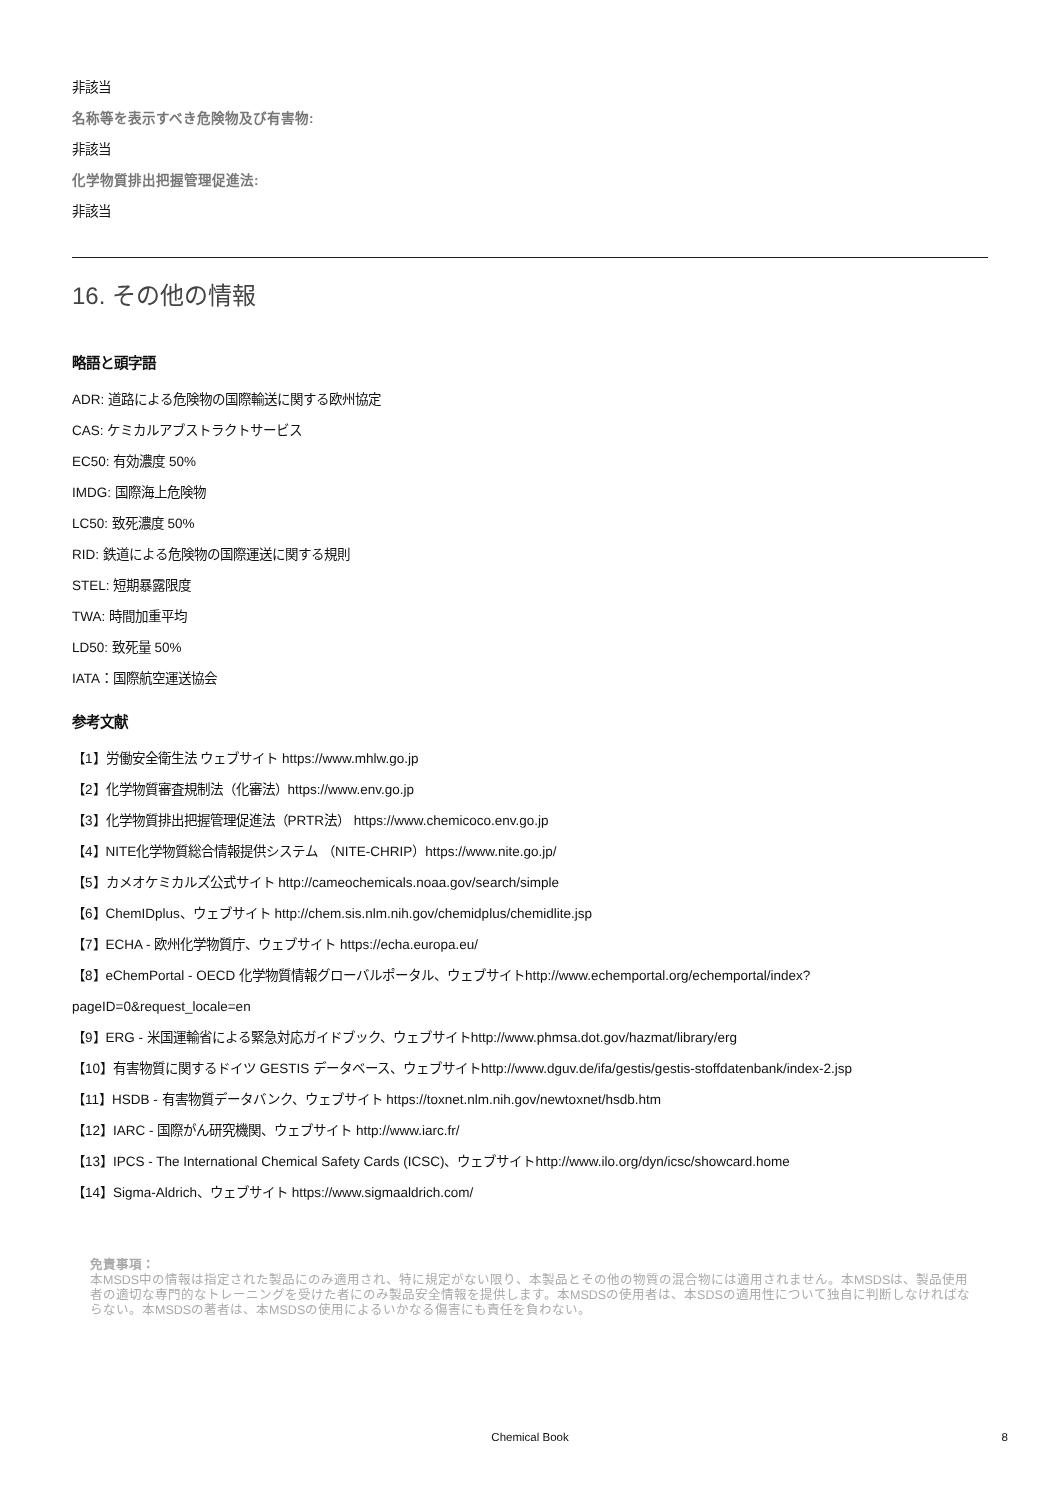非該当
名称等を表示すべき危険物及び有害物:
非該当
化学物質排出把握管理促進法:
非該当
16. その他の情報
略語と頭字語
ADR: 道路による危険物の国際輸送に関する欧州協定
CAS: ケミカルアブストラクトサービス
EC50: 有効濃度 50%
IMDG: 国際海上危険物
LC50: 致死濃度 50%
RID: 鉄道による危険物の国際運送に関する規則
STEL: 短期暴露限度
TWA: 時間加重平均
LD50: 致死量 50%
IATA：国際航空運送協会
参考文献
【1】労働安全衛生法 ウェブサイト https://www.mhlw.go.jp
【2】化学物質審査規制法（化審法）https://www.env.go.jp
【3】化学物質排出把握管理促進法（PRTR法） https://www.chemicoco.env.go.jp
【4】NITE化学物質総合情報提供システム （NITE-CHRIP）https://www.nite.go.jp/
【5】カメオケミカルズ公式サイト http://cameochemicals.noaa.gov/search/simple
【6】ChemIDplus、ウェブサイト http://chem.sis.nlm.nih.gov/chemidplus/chemidlite.jsp
【7】ECHA - 欧州化学物質庁、ウェブサイト https://echa.europa.eu/
【8】eChemPortal - OECD 化学物質情報グローバルポータル、ウェブサイトhttp://www.echemportal.org/echemportal/index?
pageID=0&request_locale=en
【9】ERG - 米国運輸省による緊急対応ガイドブック、ウェブサイトhttp://www.phmsa.dot.gov/hazmat/library/erg
【10】有害物質に関するドイツ GESTIS データベース、ウェブサイトhttp://www.dguv.de/ifa/gestis/gestis-stoffdatenbank/index-2.jsp
【11】HSDB - 有害物質データバンク、ウェブサイト https://toxnet.nlm.nih.gov/newtoxnet/hsdb.htm
【12】IARC - 国際がん研究機関、ウェブサイト http://www.iarc.fr/
【13】IPCS - The International Chemical Safety Cards (ICSC)、ウェブサイトhttp://www.ilo.org/dyn/icsc/showcard.home
【14】Sigma-Aldrich、ウェブサイト https://www.sigmaaldrich.com/
免責事項：
本MSDS中の情報は指定された製品にのみ適用され、特に規定がない限り、本製品とその他の物質の混合物には適用されません。本MSDSは、製品使用者の適切な専門的なトレーニングを受けた者にのみ製品安全情報を提供します。本MSDSの使用者は、本SDSの適用性について独自に判断しなければならない。本MSDSの著者は、本MSDSの使用によるいかなる傷害にも責任を負わない。
Chemical Book
8